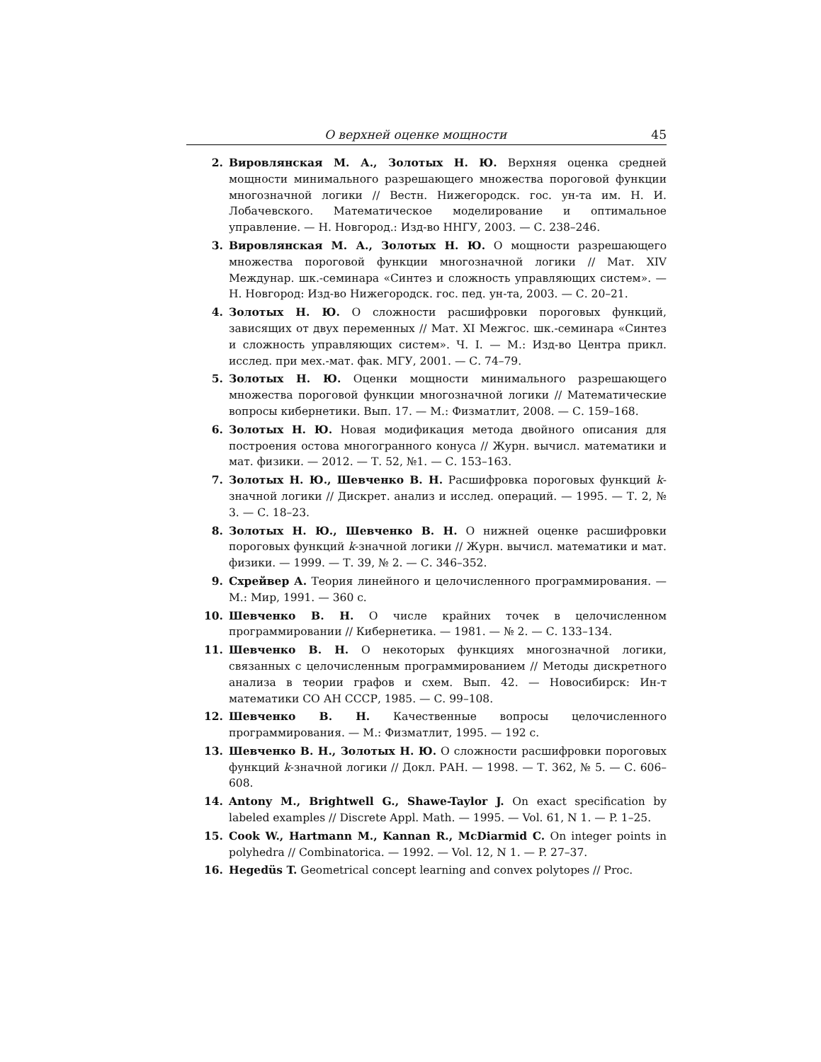О верхней оценке мощности 45
2. Вировлянская М. А., Золотых Н. Ю. Верхняя оценка средней мощности минимального разрешающего множества пороговой функции многозначной логики // Вестн. Нижегородск. гос. ун-та им. Н. И. Лобачевского. Математическое моделирование и оптимальное управление. — Н. Новгород.: Изд-во ННГУ, 2003. — С. 238–246.
3. Вировлянская М. А., Золотых Н. Ю. О мощности разрешающего множества пороговой функции многозначной логики // Мат. XIV Междунар. шк.-семинара «Синтез и сложность управляющих систем». — Н. Новгород: Изд-во Нижегородск. гос. пед. ун-та, 2003. — С. 20–21.
4. Золотых Н. Ю. О сложности расшифровки пороговых функций, зависящих от двух переменных // Мат. XI Межгос. шк.-семинара «Синтез и сложность управляющих систем». Ч. I. — М.: Изд-во Центра прикл. исслед. при мех.-мат. фак. МГУ, 2001. — С. 74–79.
5. Золотых Н. Ю. Оценки мощности минимального разрешающего множества пороговой функции многозначной логики // Математические вопросы кибернетики. Вып. 17. — М.: Физматлит, 2008. — С. 159–168.
6. Золотых Н. Ю. Новая модификация метода двойного описания для построения остова многогранного конуса // Журн. вычисл. математики и мат. физики. — 2012. — Т. 52, №1. — С. 153–163.
7. Золотых Н. Ю., Шевченко В. Н. Расшифровка пороговых функций k-значной логики // Дискрет. анализ и исслед. операций. — 1995. — Т. 2, № 3. — С. 18–23.
8. Золотых Н. Ю., Шевченко В. Н. О нижней оценке расшифровки пороговых функций k-значной логики // Журн. вычисл. математики и мат. физики. — 1999. — Т. 39, № 2. — С. 346–352.
9. Схрейвер А. Теория линейного и целочисленного программирования. — М.: Мир, 1991. — 360 с.
10. Шевченко В. Н. О числе крайних точек в целочисленном программировании // Кибернетика. — 1981. — № 2. — С. 133–134.
11. Шевченко В. Н. О некоторых функциях многозначной логики, связанных с целочисленным программированием // Методы дискретного анализа в теории графов и схем. Вып. 42. — Новосибирск: Ин-т математики СО АН СССР, 1985. — С. 99–108.
12. Шевченко В. Н. Качественные вопросы целочисленного программирования. — М.: Физматлит, 1995. — 192 с.
13. Шевченко В. Н., Золотых Н. Ю. О сложности расшифровки пороговых функций k-значной логики // Докл. РАН. — 1998. — Т. 362, № 5. — С. 606–608.
14. Antony M., Brightwell G., Shawe-Taylor J. On exact specification by labeled examples // Discrete Appl. Math. — 1995. — Vol. 61, N 1. — P. 1–25.
15. Cook W., Hartmann M., Kannan R., McDiarmid C. On integer points in polyhedra // Combinatorica. — 1992. — Vol. 12, N 1. — P. 27–37.
16. Hegedüs T. Geometrical concept learning and convex polytopes // Proc.